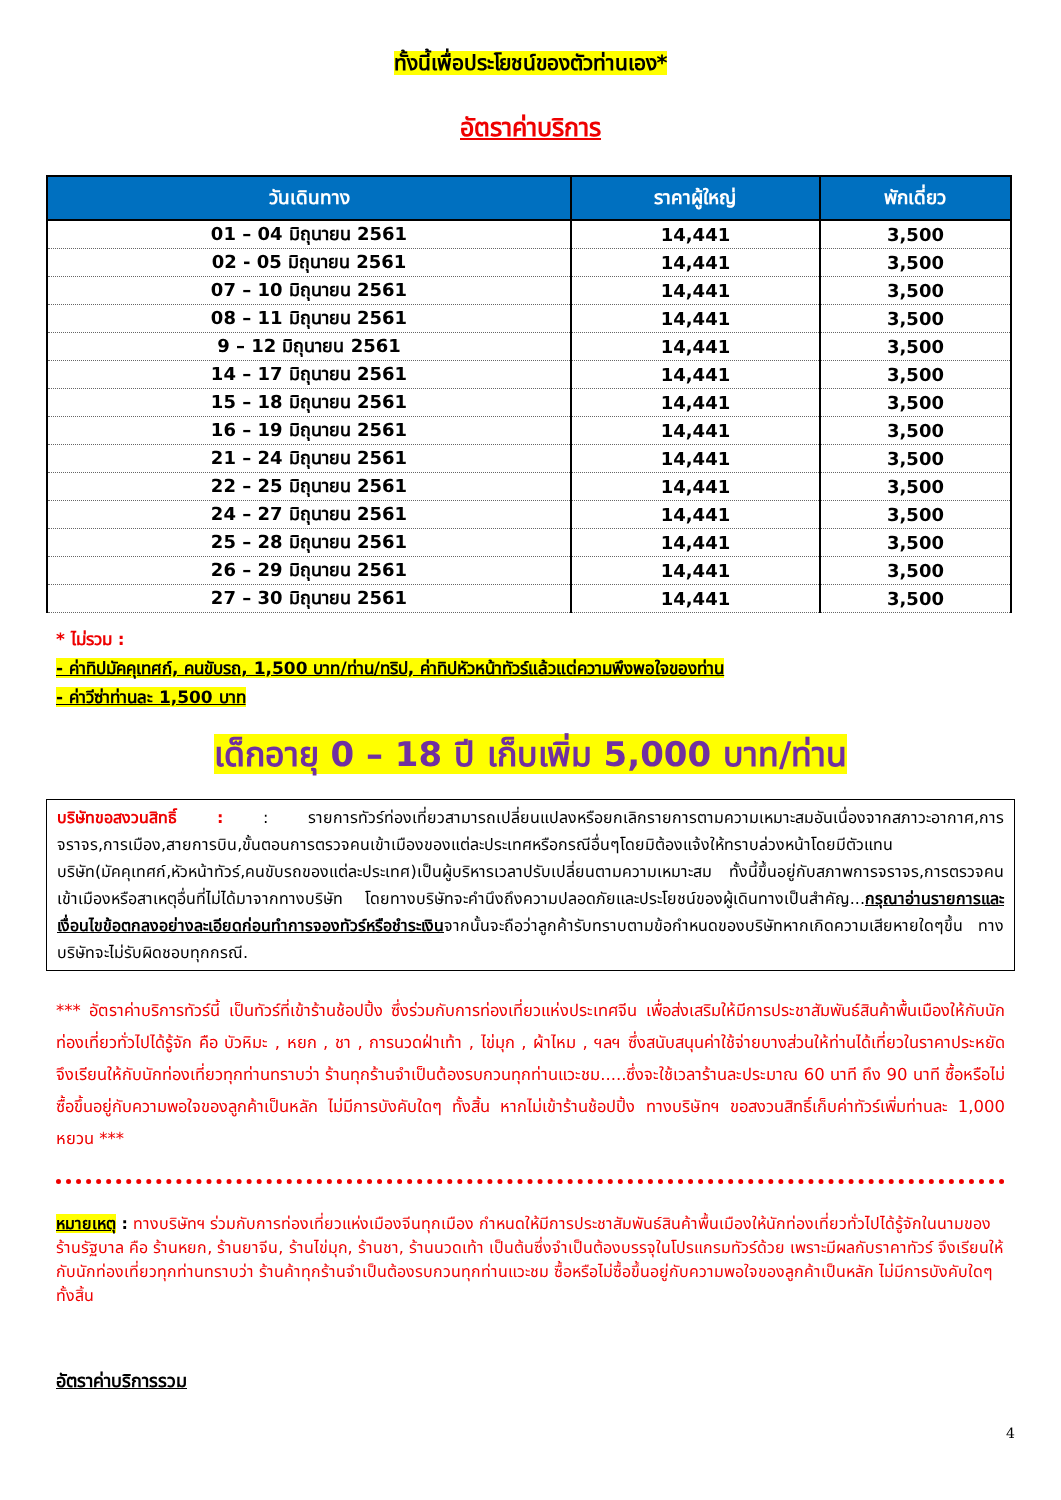ทั้งนี้เพื่อประโยชน์ของตัวท่านเอง*
อัตราค่าบริการ
| วันเดินทาง | ราคาผู้ใหญ่ | พักเดี่ยว |
| --- | --- | --- |
| 01 – 04 มิถุนายน 2561 | 14,441 | 3,500 |
| 02 - 05 มิถุนายน 2561 | 14,441 | 3,500 |
| 07 – 10 มิถุนายน 2561 | 14,441 | 3,500 |
| 08 – 11 มิถุนายน 2561 | 14,441 | 3,500 |
| 9 – 12 มิถุนายน 2561 | 14,441 | 3,500 |
| 14 – 17 มิถุนายน 2561 | 14,441 | 3,500 |
| 15 – 18 มิถุนายน 2561 | 14,441 | 3,500 |
| 16 – 19 มิถุนายน 2561 | 14,441 | 3,500 |
| 21 – 24 มิถุนายน 2561 | 14,441 | 3,500 |
| 22 – 25 มิถุนายน 2561 | 14,441 | 3,500 |
| 24 – 27 มิถุนายน 2561 | 14,441 | 3,500 |
| 25 – 28 มิถุนายน 2561 | 14,441 | 3,500 |
| 26 – 29 มิถุนายน 2561 | 14,441 | 3,500 |
| 27 – 30 มิถุนายน 2561 | 14,441 | 3,500 |
* ไม่รวม :
- ค่าทิปมัคคุเทศก์, คนขับรถ, 1,500 บาท/ท่าน/ทริป, ค่าทิปหัวหน้าทัวร์แล้วแต่ความพึงพอใจของท่าน
- ค่าวีซ่าท่านละ 1,500 บาท
เด็กอายุ 0 – 18 ปี เก็บเพิ่ม 5,000 บาท/ท่าน
บริษัทขอสงวนสิทธิ์ : : รายการทัวร์ท่องเที่ยวสามารถเปลี่ยนแปลงหรือยกเลิกรายการตามความเหมาะสมอันเนื่องจากสภาวะอากาศ,การจราจร,การเมือง,สายการบิน,ขั้นตอนการตรวจคนเข้าเมืองของแต่ละประเทศหรือกรณีอื่นๆโดยมิต้องแจ้งให้ทราบล่วงหน้าโดยมีตัวแทนบริษัท(มัคคุเทศก์,หัวหน้าทัวร์,คนขับรถของแต่ละประเทศ)เป็นผู้บริหารเวลาปรับเปลี่ยนตามความเหมาะสม ทั้งนี้ขึ้นอยู่กับสภาพการจราจร,การตรวจคนเข้าเมืองหรือสาเหตุอื่นที่ไม่ได้มาจากทางบริษัท โดยทางบริษัทจะคำนึงถึงความปลอดภัยและประโยชน์ของผู้เดินทางเป็นสำคัญ...กรุณาอ่านรายการและเงื่อนไขข้อตกลงอย่างละเอียดก่อนทำการจองทัวร์หรือชำระเงินจากนั้นจะถือว่าลูกค้ารับทราบตามข้อกำหนดของบริษัทหากเกิดความเสียหายใดๆขึ้น ทางบริษัทจะไม่รับผิดชอบทุกกรณี.
*** อัตราค่าบริการทัวร์นี้ เป็นทัวร์ที่เข้าร้านช้อปปิ้ง ซึ่งร่วมกับการท่องเที่ยวแห่งประเทศจีน เพื่อส่งเสริมให้มีการประชาสัมพันธ์สินค้าพื้นเมืองให้กับนักท่องเที่ยวทั่วไปได้รู้จัก คือ บัวหิมะ , หยก , ชา , การนวดฝ่าเท้า , ไข่มุก , ผ้าไหม , ฯลฯ ซึ่งสนับสนุนค่าใช้จ่ายบางส่วนให้ท่านได้เที่ยวในราคาประหยัด จึงเรียนให้กับนักท่องเที่ยวทุกท่านทราบว่า ร้านทุกร้านจำเป็นต้องรบกวนทุกท่านแวะชม.....ซึ่งจะใช้เวลาร้านละประมาณ 60 นาที ถึง 90 นาที ซื้อหรือไม่ซื้อขึ้นอยู่กับความพอใจของลูกค้าเป็นหลัก ไม่มีการบังคับใดๆ ทั้งสิ้น หากไม่เข้าร้านช้อปปิ้ง ทางบริษัทฯ ขอสงวนสิทธิ์เก็บค่าทัวร์เพิ่มท่านละ 1,000 หยวน ***
หมายเหตุ : ทางบริษัทฯ ร่วมกับการท่องเที่ยวแห่งเมืองจีนทุกเมือง กำหนดให้มีการประชาสัมพันธ์สินค้าพื้นเมืองให้นักท่องเที่ยวทั่วไปได้รู้จักในนามของร้านรัฐบาล คือ ร้านหยก, ร้านยาจีน, ร้านไข่มุก, ร้านชา, ร้านนวดเท้า เป็นต้นซึ่งจำเป็นต้องบรรจุในโปรแกรมทัวร์ด้วย เพราะมีผลกับราคาทัวร์ จึงเรียนให้กับนักท่องเที่ยวทุกท่านทราบว่า ร้านค้าทุกร้านจำเป็นต้องรบกวนทุกท่านแวะชม ซื้อหรือไม่ซื้อขึ้นอยู่กับความพอใจของลูกค้าเป็นหลัก ไม่มีการบังคับใดๆทั้งสิ้น
อัตราค่าบริการรวม
4